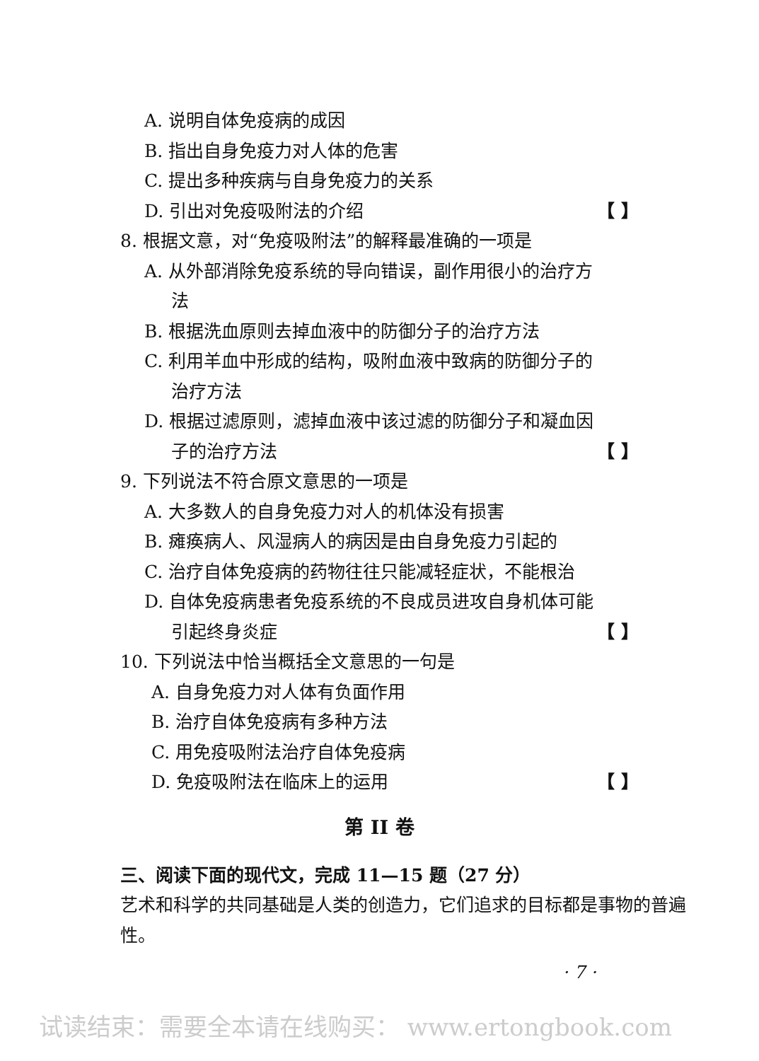A. 说明自体免疫病的成因
B. 指出自身免疫力对人体的危害
C. 提出多种疾病与自身免疫力的关系
D. 引出对免疫吸附法的介绍 【 】
8. 根据文意，对“免疫吸附法”的解释最准确的一项是
A. 从外部消除免疫系统的导向错误，副作用很小的治疗方
法
B. 根据洗血原则去掉血液中的防御分子的治疗方法
C. 利用羊血中形成的结构，吸附血液中致病的防御分子的
治疗方法
D. 根据过滤原则，滤掉血液中该过滤的防御分子和凝血因
子的治疗方法 【 】
9. 下列说法不符合原文意思的一项是
A. 大多数人的自身免疫力对人的机体没有损害
B. 瘫痪病人、风湿病人的病因是由自身免疫力引起的
C. 治疗自体免疫病的药物往往只能减轻症状，不能根治
D. 自体免疫病患者免疫系统的不良成员进攻自身机体可能
引起终身炎症 【 】
10. 下列说法中恰当概括全文意思的一句是
A. 自身免疫力对人体有负面作用
B. 治疗自体免疫病有多种方法
C. 用免疫吸附法治疗自体免疫病
D. 免疫吸附法在临床上的运用 【 】
第 II 卷
三、阅读下面的现代文，完成 11—15 题（27 分）
艺术和科学的共同基础是人类的创造力，它们追求的目标都是事物的普遍性。
· 7 ·
试读结束：需要全本请在线购买： www.ertongbook.com